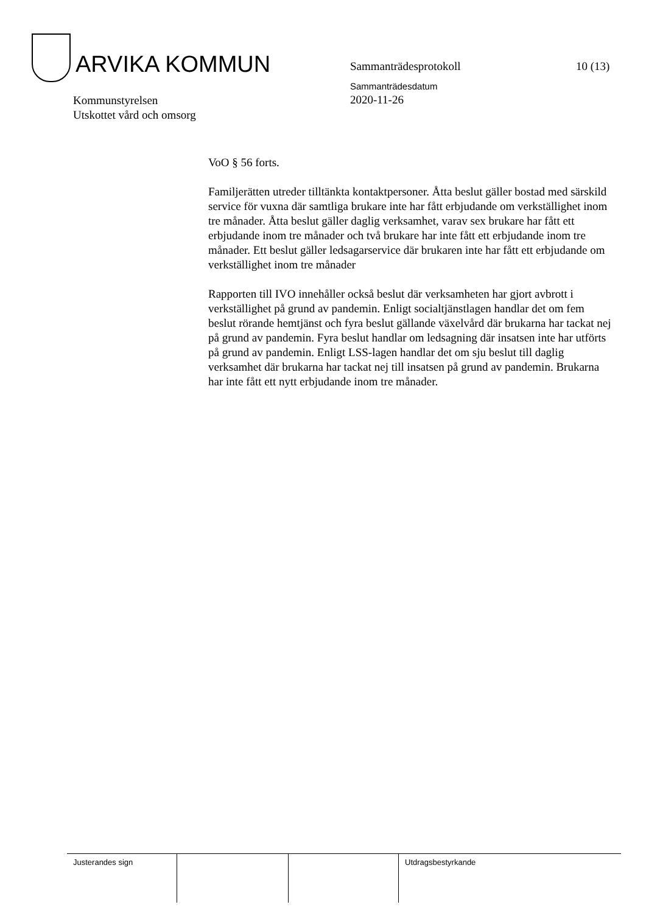ARVIKA KOMMUN
Sammanträdesprotokoll 10 (13)
Sammanträdesdatum
2020-11-26
Kommunstyrelsen
Utskottet vård och omsorg
VoO § 56 forts.
Familjerätten utreder tilltänkta kontaktpersoner. Åtta beslut gäller bostad med särskild service för vuxna där samtliga brukare inte har fått erbjudande om verkställighet inom tre månader. Åtta beslut gäller daglig verksamhet, varav sex brukare har fått ett erbjudande inom tre månader och två brukare har inte fått ett erbjudande inom tre månader. Ett beslut gäller ledsagarservice där brukaren inte har fått ett erbjudande om verkställighet inom tre månader
Rapporten till IVO innehåller också beslut där verksamheten har gjort avbrott i verkställighet på grund av pandemin. Enligt socialtjänstlagen handlar det om fem beslut rörande hemtjänst och fyra beslut gällande växelvård där brukarna har tackat nej på grund av pandemin. Fyra beslut handlar om ledsagning där insatsen inte har utförts på grund av pandemin. Enligt LSS-lagen handlar det om sju beslut till daglig verksamhet där brukarna har tackat nej till insatsen på grund av pandemin. Brukarna har inte fått ett nytt erbjudande inom tre månader.
Justerandes sign Utdragsbestyrkande